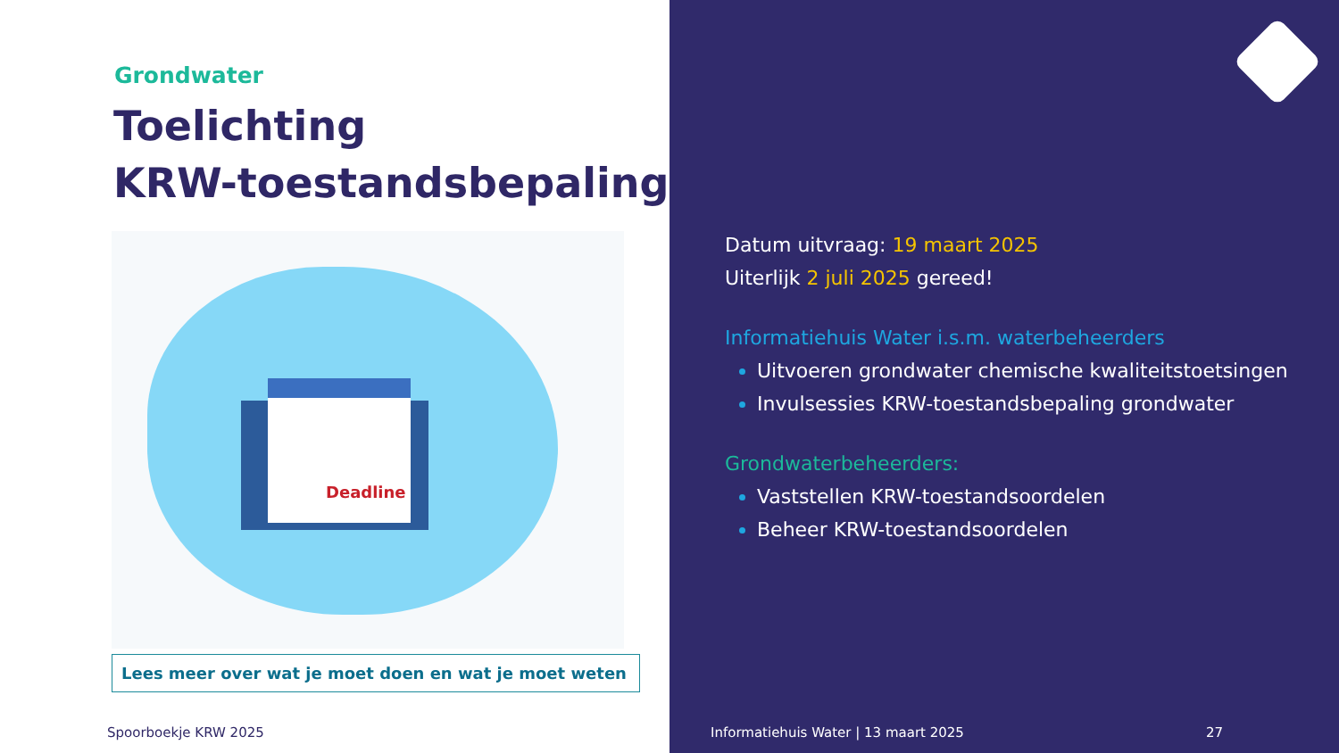Grondwater
Toelichting
KRW-toestandsbepaling
Deadline
Lees meer over wat je moet doen en wat je moet weten
Spoorboekje KRW 2025
Datum uitvraag: 19 maart 2025
Uiterlijk 2 juli 2025 gereed!
Informatiehuis Water i.s.m. waterbeheerders
Uitvoeren grondwater chemische kwaliteitstoetsingen
Invulsessies KRW-toestandsbepaling grondwater
Grondwaterbeheerders:
Vaststellen KRW-toestandsoordelen
Beheer KRW-toestandsoordelen
Informatiehuis Water | 13 maart 2025 27